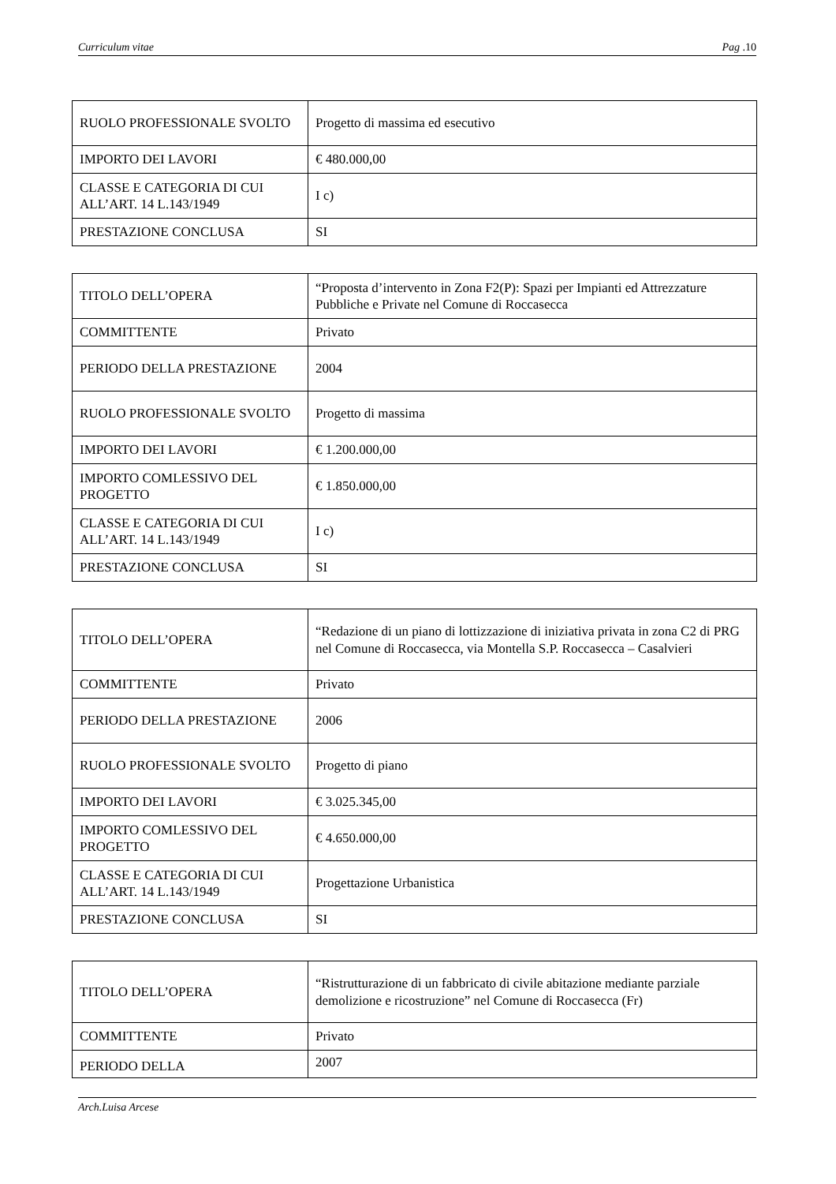Curriculum vitae Pag .10
| RUOLO PROFESSIONALE SVOLTO | Progetto di massima ed esecutivo |
| IMPORTO DEI LAVORI | € 480.000,00 |
| CLASSE E CATEGORIA DI CUI ALL’ART. 14 L.143/1949 | I c) |
| PRESTAZIONE CONCLUSA | SI |
| TITOLO DELL’OPERA | “Proposta d’intervento in Zona F2(P): Spazi per Impianti ed Attrezzature Pubbliche e Private nel Comune di Roccasecca |
| COMMITTENTE | Privato |
| PERIODO DELLA PRESTAZIONE | 2004 |
| RUOLO PROFESSIONALE SVOLTO | Progetto di massima |
| IMPORTO DEI LAVORI | € 1.200.000,00 |
| IMPORTO COMLESSIVO DEL PROGETTO | € 1.850.000,00 |
| CLASSE E CATEGORIA DI CUI ALL’ART. 14 L.143/1949 | I c) |
| PRESTAZIONE CONCLUSA | SI |
| TITOLO DELL’OPERA | “Redazione di un piano di lottizzazione di iniziativa privata in zona C2 di PRG nel Comune di Roccasecca, via Montella S.P. Roccasecca – Casalvieri |
| COMMITTENTE | Privato |
| PERIODO DELLA PRESTAZIONE | 2006 |
| RUOLO PROFESSIONALE SVOLTO | Progetto di piano |
| IMPORTO DEI LAVORI | € 3.025.345,00 |
| IMPORTO COMLESSIVO DEL PROGETTO | € 4.650.000,00 |
| CLASSE E CATEGORIA DI CUI ALL’ART. 14 L.143/1949 | Progettazione Urbanistica |
| PRESTAZIONE CONCLUSA | SI |
| TITOLO DELL’OPERA | “Ristrutturazione di un fabbricato di civile abitazione mediante parziale demolizione e ricostruzione” nel Comune di Roccasecca (Fr) |
| COMMITTENTE | Privato |
| PERIODO DELLA | 2007 |
Arch.Luisa Arcese